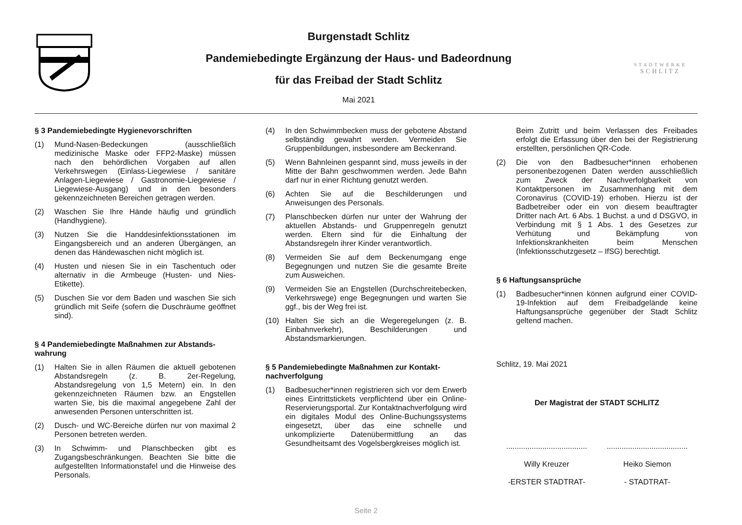Burgenstadt Schlitz
Pandemiebedingte Ergänzung der Haus- und Badeordnung
für das Freibad der Stadt Schlitz
Mai 2021
STADTWERKE
SCHLITZ
§ 3 Pandemiebedingte Hygienevorschriften
(1) Mund-Nasen-Bedeckungen (ausschließlich medizinische Maske oder FFP2-Maske) müssen nach den behördlichen Vorgaben auf allen Verkehrswegen (Einlass-Liegewiese / sanitäre Anlagen-Liegewiese / Gastronomie-Liegewiese / Liegewiese-Ausgang) und in den besonders gekennzeichneten Bereichen getragen werden.
(2) Waschen Sie Ihre Hände häufig und gründlich (Handhygiene).
(3) Nutzen Sie die Handdesinfektionsstationen im Eingangsbereich und an anderen Übergängen, an denen das Händewaschen nicht möglich ist.
(4) Husten und niesen Sie in ein Taschentuch oder alternativ in die Armbeuge (Husten- und Nies-Etikette).
(5) Duschen Sie vor dem Baden und waschen Sie sich gründlich mit Seife (sofern die Duschräume geöffnet sind).
§ 4 Pandemiebedingte Maßnahmen zur Abstands­wahrung
(1) Halten Sie in allen Räumen die aktuell gebotenen Abstandsregeln (z. B. 2er-Regelung, Abstandsregelung von 1,5 Metern) ein. In den gekennzeichneten Räumen bzw. an Engstellen warten Sie, bis die maximal angegebene Zahl der anwesenden Personen unterschritten ist.
(2) Dusch- und WC-Bereiche dürfen nur von maximal 2 Personen betreten werden.
(3) In Schwimm- und Planschbecken gibt es Zugangsbeschränkungen. Beachten Sie bitte die aufgestellten Informationstafel und die Hinweise des Personals.
(4) In den Schwimmbecken muss der gebotene Abstand selbständig gewahrt werden. Vermeiden Sie Gruppenbildungen, insbesondere am Beckenrand.
(5) Wenn Bahnleinen gespannt sind, muss jeweils in der Mitte der Bahn geschwommen werden. Jede Bahn darf nur in einer Richtung genutzt werden.
(6) Achten Sie auf die Beschilderungen und Anweisungen des Personals.
(7) Planschbecken dürfen nur unter der Wahrung der aktuellen Abstands- und Gruppenregeln genutzt werden. Eltern sind für die Einhaltung der Abstandsregeln ihrer Kinder verantwortlich.
(8) Vermeiden Sie auf dem Beckenumgang enge Begegnungen und nutzen Sie die gesamte Breite zum Ausweichen.
(9) Vermeiden Sie an Engstellen (Durchschreitebecken, Verkehrswege) enge Begegnungen und warten Sie ggf., bis der Weg frei ist.
(10) Halten Sie sich an die Wegeregelungen (z. B. Einbahnverkehr), Beschilderungen und Abstandsmarkierungen.
§ 5 Pandemiebedingte Maßnahmen zur Kontakt­nachverfolgung
(1) Badbesucher*innen registrieren sich vor dem Erwerb eines Eintrittstickets verpflichtend über ein Online-Reservierungsportal. Zur Kontaktnachverfolgung wird ein digitales Modul des Online-Buchungssystems eingesetzt, über das eine schnelle und unkomplizierte Datenübermittlung an das Gesundheitsamt des Vogelsbergkreises möglich ist.
Beim Zutritt und beim Verlassen des Freibades erfolgt die Erfassung über den bei der Registrierung erstellten, persönlichen QR-Code.
(2) Die von den Badbesucher*innen erhobenen personenbezogenen Daten werden ausschließlich zum Zweck der Nachverfolgbarkeit von Kontaktpersonen im Zusammenhang mit dem Coronavirus (COVID-19) erhoben. Hierzu ist der Badbetreiber oder ein von diesem beauftragter Dritter nach Art. 6 Abs. 1 Buchst. a und d DSGVO, in Verbindung mit § 1 Abs. 1 des Gesetzes zur Verhütung und Bekämpfung von Infektionskrankheiten beim Menschen (Infektionsschutzgesetz – IfSG) berechtigt.
§ 6 Haftungsansprüche
(1) Badbesucher*innen können aufgrund einer COVID-19-Infektion auf dem Freibadgelände keine Haftungsansprüche gegenüber der Stadt Schlitz geltend machen.
Schlitz, 19. Mai 2021
Der Magistrat der STADT SCHLITZ
......................................
Willy Kreuzer
-ERSTER STADTRAT-
......................................
Heiko Siemon
- STADTRAT-
Seite 2